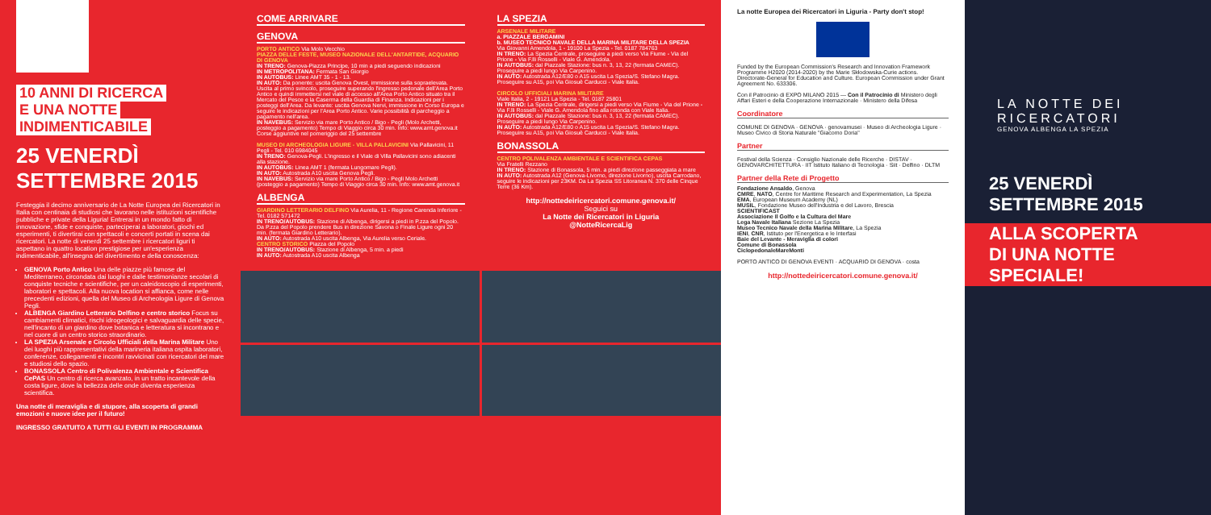10 ANNI DI RICERCA
E UNA NOTTE
INDIMENTICABILE
25 VENERDÌ SETTEMBRE 2015
Festeggia il decimo anniversario de La Notte Europea dei Ricercatori in Italia con centinaia di studiosi che lavorano nelle istituzioni scientifiche pubbliche e private della Liguria! Entrerai in un mondo fatto di innovazione, sfide e conquiste, parteciperai a laboratori, giochi ed esperimenti, ti divertirai con spettacoli e concerti portati in scena dai ricercatori. La notte di venerdì 25 settembre i ricercatori liguri ti aspettano in quattro location prestigiose per un'esperienza indimenticabile, all'insegna del divertimento e della conoscenza:
GENOVA Porto Antico Una delle piazze più famose del Mediterraneo, circondata dai luoghi e dalle testimonianze secolari di conquiste tecniche e scientifiche, per un caleidoscopio di esperimenti, laboratori e spettacoli. Alla nuova location si affianca, come nelle precedenti edizioni, quella del Museo di Archeologia Ligure di Genova Pegli.
ALBENGA Giardino Letterario Delfino e centro storico Focus su cambiamenti climatici, rischi idrogeologici e salvaguardia delle specie, nell'incanto di un giardino dove botanica e letteratura si incontrano e nel cuore di un centro storico straordinario.
LA SPEZIA Arsenale e Circolo Ufficiali della Marina Militare Uno dei luoghi più rappresentativi della marineria italiana ospita laboratori, conferenze, collegamenti e incontri ravvicinati con ricercatori del mare e studiosi dello spazio.
BONASSOLA Centro di Polivalenza Ambientale e Scientifica CePAS Un centro di ricerca avanzato, in un tratto incantevole della costa ligure, dove la bellezza delle onde diventa esperienza scientifica.
Una notte di meraviglia e di stupore, alla scoperta di grandi emozioni e nuove idee per il futuro!
INGRESSO GRATUITO A TUTTI GLI EVENTI IN PROGRAMMA
COME ARRIVARE
GENOVA
PORTO ANTICO Via Molo Vecchio
PIAZZA DELLE FESTE, MUSEO NAZIONALE DELL'ANTARTIDE, ACQUARIO DI GENOVA
IN TRENO: Genova-Piazza Principe, 10 min a piedi seguendo indicazioni
IN METROPOLITANA: Fermata San Giorgio
IN AUTOBUS: Linee AMT 35 - 1 - 13.
IN AUTO: Da ponente: uscita Genova Ovest, immissione sulla sopraelevata. Uscita al primo svincolo, proseguire superando l'ingresso pedonale dell'Area Porto Antico e quindi immettersi nel viale di accesso all'Area Porto Antico situato tra il Mercato del Pesce e la Caserma della Guardia di Finanza. Indicazioni per i posteggi dell'Area. Da levante: uscita Genova Nervi, immissione in Corso Europa e seguire le indicazioni per l'Area Porto Antico. Varie possibilità di parcheggio a pagamento nell'area.
IN NAVEBUS: Servizio via mare Porto Antico / Bigo - Pegli (Molo Archetti, posteggio a pagamento) Tempo di Viaggio circa 30 min. Info: www.amt.genova.it Corse aggiuntive nel pomeriggio del 25 settembre
MUSEO DI ARCHEOLOGIA LIGURE - VILLA PALLAVICINI Via Pallavicini, 11 Pegli - Tel. 010 6984045
IN TRENO: Genova-Pegli. L'ingresso e il Viale di Villa Pallavicini sono adiacenti alla stazione.
IN AUTOBUS: Linea AMT 1 (fermata Lungomare Pegli).
IN AUTO: Autostrada A10 uscita Genova Pegli.
IN NAVEBUS: Servizio via mare Porto Antico / Bigo - Pegli Molo Archetti (posteggio a pagamento) Tempo di Viaggio circa 30 min. Info: www.amt.genova.it
ALBENGA
GIARDINO LETTERARIO DELFINO Via Aurelia, 11 - Regione Carenda Inferiore - Tel. 0182 571472
IN TRENO/AUTOBUS: Stazione di Albenga, dirigersi a piedi in P.zza del Popolo. Da P.zza del Popolo prendere Bus in direzione Savona o Finale Ligure ogni 20 min. (fermata Giardino Letterario).
IN AUTO: Autostrada A10 uscita Albenga, Via Aurelia verso Ceriale.
CENTRO STORICO Piazza del Popolo
IN TRENO/AUTOBUS: Stazione di Albenga, 5 min. a piedi
IN AUTO: Autostrada A10 uscita Albenga
LA SPEZIA
ARSENALE MILITARE
a. PIAZZALE BERGAMINI
b. MUSEO TECNICO NAVALE DELLA MARINA MILITARE DELLA SPEZIA
Via Giovanni Amendola, 1 - 19100 La Spezia - Tel. 0187 784763
IN TRENO: La Spezia Centrale, proseguire a piedi verso Via Fiume - Via del Prione - Via F.lli Rosselli - Viale G. Amendola.
IN AUTOBUS: dal Piazzale Stazione: bus n. 3, 13, 22 (fermata CAMEC). Proseguire a piedi lungo Via Carpenino.
IN AUTO: Autostrada A12/E80 o A15 uscita La Spezia/S. Stefano Magra. Proseguire su A15, poi Via Giosuè Carducci - Viale Italia.
CIRCOLO UFFICIALI MARINA MILITARE
Viale Italia, 2 - 19121 La Spezia - Tel. 0187 25801
IN TRENO: La Spezia Centrale, dirigersi a piedi verso Via Fiume - Via del Prione - Via F.lli Rosselli - Viale G. Amendola fino alla rotonda con Viale Italia.
IN AUTOBUS: dal Piazzale Stazione: bus n. 3, 13, 22 (fermata CAMEC). Proseguire a piedi lungo Via Carpenino.
IN AUTO: Autostrada A12/E80 o A15 uscita La Spezia/S. Stefano Magra. Proseguire su A15, poi Via Giosuè Carducci - Viale Italia.
BONASSOLA
CENTRO POLIVALENZA AMBIENTALE E SCIENTIFICA CEPAS
Via Fratelli Rezzano
IN TRENO: Stazione di Bonassola, 5 min. a piedi direzione passeggiata a mare
IN AUTO: Autostrada A12 (Genova-Livorno, direzione Livorno), uscita Carrodano, seguire le indicazioni per 23KM. Da La Spezia SS Litoranea N. 370 delle Cinque Terre (36 Km).
http://nottedeiricercatori.comune.genova.it/
Seguici su
La Notte dei Ricercatori in Liguria
@NotteRicercaLig
La notte Europea dei Ricercatori in Liguria - Party don't stop!
Funded by the European Commission's Research and Innovation Framework Programme H2020 (2014-2020) by the Marie Skłodowska-Curie actions. Directorate-General for Education and Culture. European Commission under Grant Agreement No. 633306.
Con il Patrocinio di EXPO MILANO 2015 — Con il Patrocinio di Ministero degli Affari Esteri e della Cooperazione Internazionale · Ministero della Difesa
Coordinatore
COMUNE DI GENOVA · GENOVA · genovamusei · Museo di Archeologia Ligure · Museo Civico di Storia Naturale "Giacomo Doria"
Partner
Festival della Scienza · Consiglio Nazionale delle Ricerche · DISTAV · GENOVARCHITETTURA · IIT Istituto Italiano di Tecnologia · Siit · Delfino · DLTM
Partner della Rete di Progetto
Fondazione Ansaldo, Genova
CMRE, NATO, Centre for Maritime Research and Experimentation, La Spezia
EMA, European Museum Academy (NL)
MUSIL, Fondazione Museo dell'Industria e del Lavoro, Brescia
SCIENTIFICAST
Associazione Il Golfo e la Cultura del Mare
Lega Navale Italiana Sezione La Spezia
Museo Tecnico Navale della Marina Militare, La Spezia
IENI, CNR, Istituto per l'Energetica e le Interfasi
Baie del Levante - Meraviglia di colori
Comune di Bonassola
CiclopedonaleMareMonti
PORTO ANTICO DI GENOVA EVENTI · ACQUARIO DI GENOVA · costa
http://nottedeiricercatori.comune.genova.it/
LA NOTTE DEI RICERCATORI
GENOVA ALBENGA LA SPEZIA
25 VENERDÌ SETTEMBRE 2015
ALLA SCOPERTA
DI UNA NOTTE
SPECIALE!